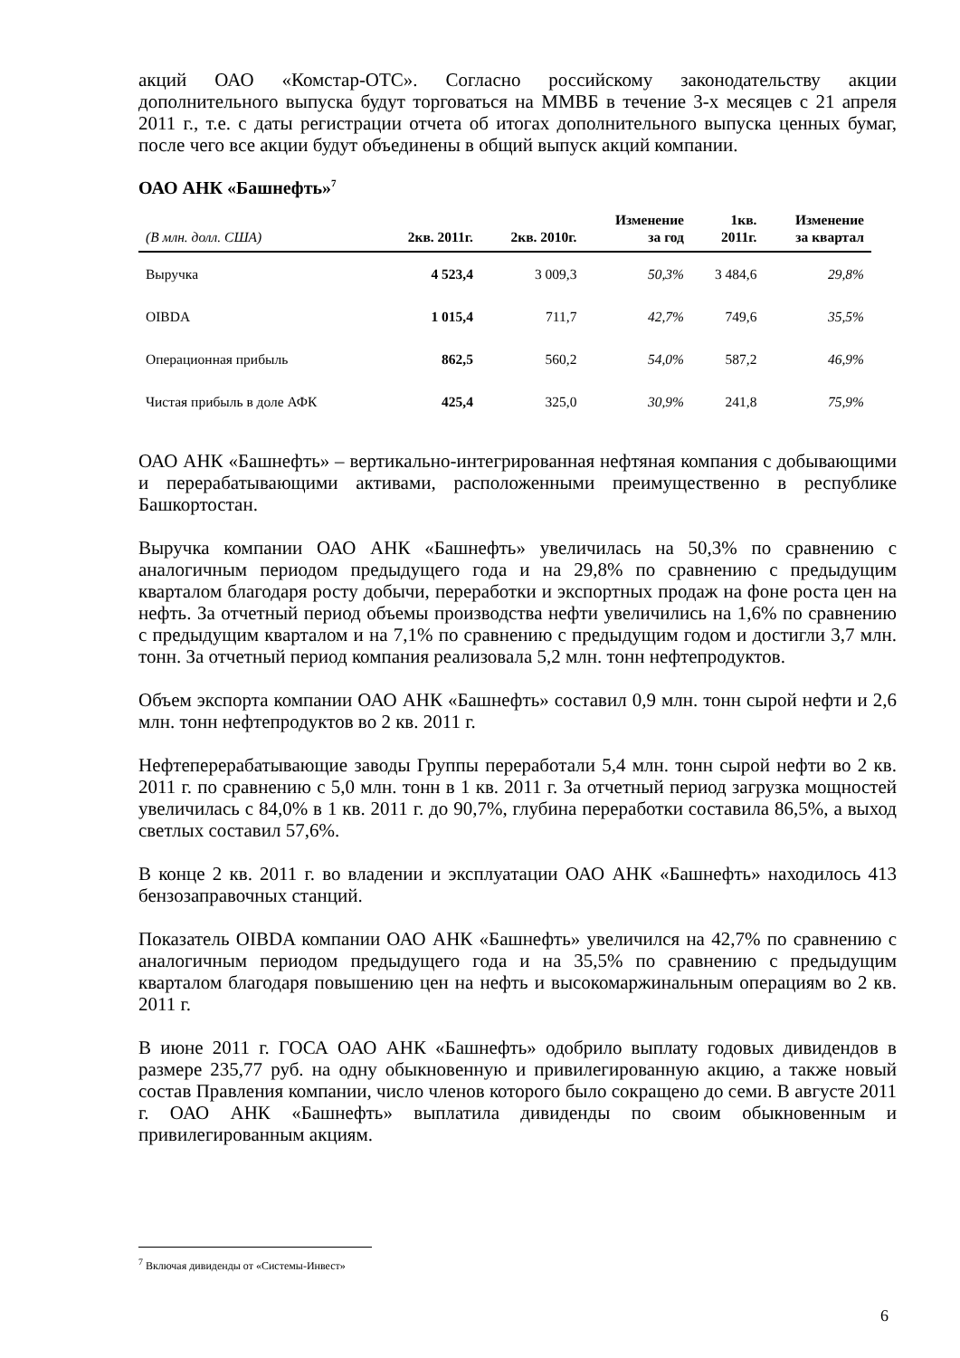акций ОАО «Комстар-ОТС». Согласно российскому законодательству акции дополнительного выпуска будут торговаться на ММВБ в течение 3-х месяцев с 21 апреля 2011 г., т.е. с даты регистрации отчета об итогах дополнительного выпуска ценных бумаг, после чего все акции будут объединены в общий выпуск акций компании.
ОАО АНК «Башнефть»<sup>7</sup>
| (В млн. долл. США) | 2кв. 2011г. | 2кв. 2010г. | Изменение за год | 1кв. 2011г. | Изменение за квартал |
| --- | --- | --- | --- | --- | --- |
| Выручка | 4 523,4 | 3 009,3 | 50,3% | 3 484,6 | 29,8% |
| OIBDA | 1 015,4 | 711,7 | 42,7% | 749,6 | 35,5% |
| Операционная прибыль | 862,5 | 560,2 | 54,0% | 587,2 | 46,9% |
| Чистая прибыль в доле АФК | 425,4 | 325,0 | 30,9% | 241,8 | 75,9% |
ОАО АНК «Башнефть» – вертикально-интегрированная нефтяная компания с добывающими и перерабатывающими активами, расположенными преимущественно в республике Башкортостан.
Выручка компании ОАО АНК «Башнефть» увеличилась на 50,3% по сравнению с аналогичным периодом предыдущего года и на 29,8% по сравнению с предыдущим кварталом благодаря росту добычи, переработки и экспортных продаж на фоне роста цен на нефть. За отчетный период объемы производства нефти увеличились на 1,6% по сравнению с предыдущим кварталом и на 7,1% по сравнению с предыдущим годом и достигли 3,7 млн. тонн. За отчетный период компания реализовала 5,2 млн. тонн нефтепродуктов.
Объем экспорта компании ОАО АНК «Башнефть» составил 0,9 млн. тонн сырой нефти и 2,6 млн. тонн нефтепродуктов во 2 кв. 2011 г.
Нефтеперерабатывающие заводы Группы переработали 5,4 млн. тонн сырой нефти во 2 кв. 2011 г. по сравнению с 5,0 млн. тонн в 1 кв. 2011 г. За отчетный период загрузка мощностей увеличилась с 84,0% в 1 кв. 2011 г. до 90,7%, глубина переработки составила 86,5%, а выход светлых составил 57,6%.
В конце 2 кв. 2011 г. во владении и эксплуатации ОАО АНК «Башнефть» находилось 413 бензозаправочных станций.
Показатель OIBDA компании ОАО АНК «Башнефть» увеличился на 42,7% по сравнению с аналогичным периодом предыдущего года и на 35,5% по сравнению с предыдущим кварталом благодаря повышению цен на нефть и высокомаржинальным операциям во 2 кв. 2011 г.
В июне 2011 г. ГОСА ОАО АНК «Башнефть» одобрило выплату годовых дивидендов в размере 235,77 руб. на одну обыкновенную и привилегированную акцию, а также новый состав Правления компании, число членов которого было сокращено до семи. В августе 2011 г. ОАО АНК «Башнефть» выплатила дивиденды по своим обыкновенным и привилегированным акциям.
<sup>7</sup> Включая дивиденды от «Системы-Инвест»
6